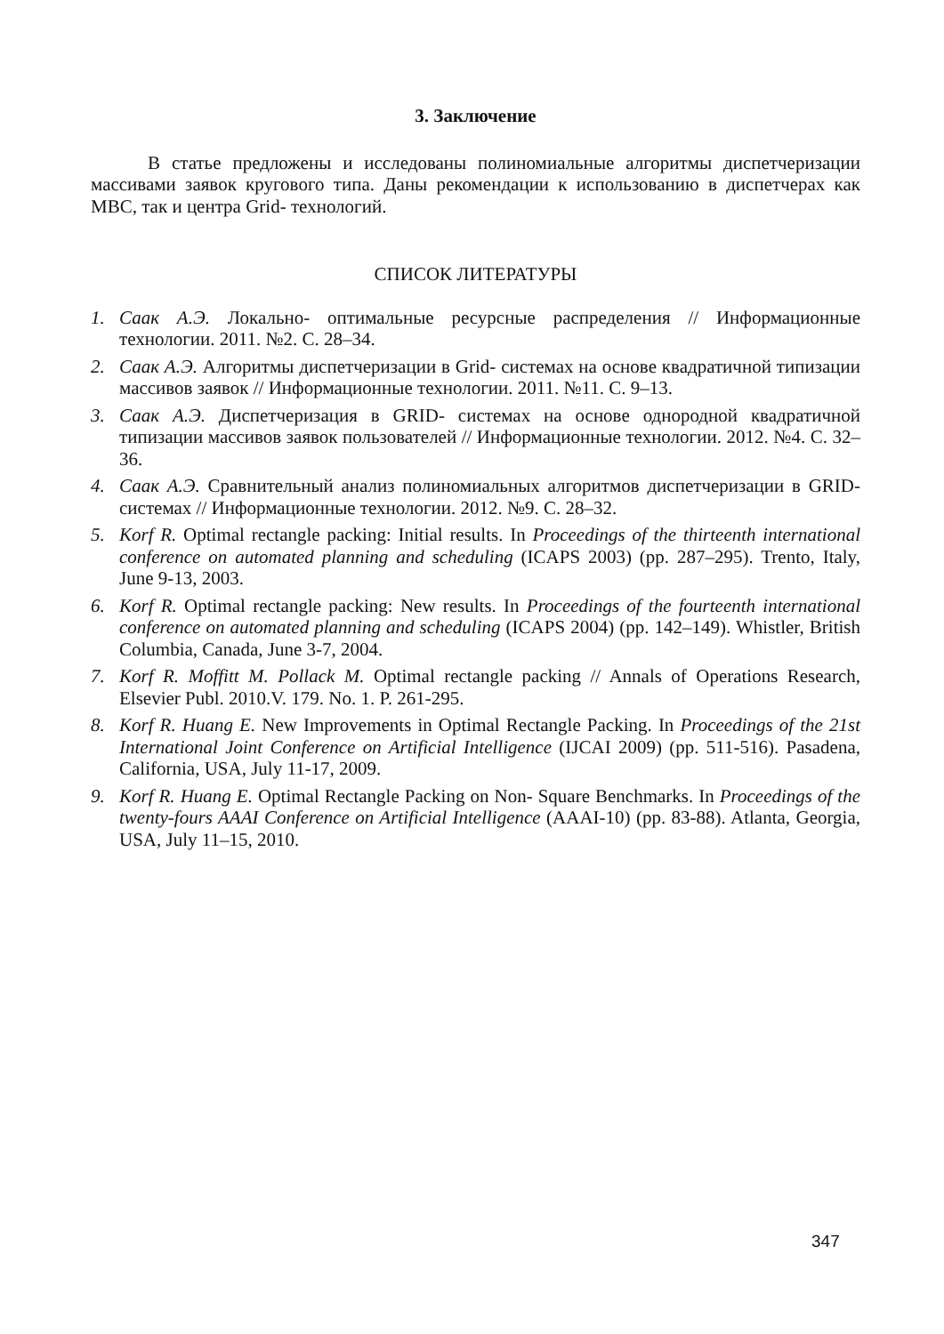3. Заключение
В статье предложены и исследованы полиномиальные алгоритмы диспетчеризации массивами заявок кругового типа. Даны рекомендации к использованию в диспетчерах как МВС, так и центра Grid- технологий.
СПИСОК ЛИТЕРАТУРЫ
1. Саак А.Э. Локально- оптимальные ресурсные распределения // Информационные технологии. 2011. №2. С. 28–34.
2. Саак А.Э. Алгоритмы диспетчеризации в Grid- системах на основе квадратичной типизации массивов заявок // Информационные технологии. 2011. №11. С. 9–13.
3. Саак А.Э. Диспетчеризация в GRID- системах на основе однородной квадратичной типизации массивов заявок пользователей // Информационные технологии. 2012. №4. С. 32–36.
4. Саак А.Э. Сравнительный анализ полиномиальных алгоритмов диспетчеризации в GRID- системах // Информационные технологии. 2012. №9. С. 28–32.
5. Korf R. Optimal rectangle packing: Initial results. In Proceedings of the thirteenth international conference on automated planning and scheduling (ICAPS 2003) (pp. 287–295). Trento, Italy, June 9-13, 2003.
6. Korf R. Optimal rectangle packing: New results. In Proceedings of the fourteenth international conference on automated planning and scheduling (ICAPS 2004) (pp. 142–149). Whistler, British Columbia, Canada, June 3-7, 2004.
7. Korf R. Moffitt M. Pollack M. Optimal rectangle packing // Annals of Operations Research, Elsevier Publ. 2010.V. 179. No. 1. P. 261-295.
8. Korf R. Huang E. New Improvements in Optimal Rectangle Packing. In Proceedings of the 21st International Joint Conference on Artificial Intelligence (IJCAI 2009) (pp. 511-516). Pasadena, California, USA, July 11-17, 2009.
9. Korf R. Huang E. Optimal Rectangle Packing on Non- Square Benchmarks. In Proceedings of the twenty-fours AAAI Conference on Artificial Intelligence (AAAI-10) (pp. 83-88). Atlanta, Georgia, USA, July 11–15, 2010.
347